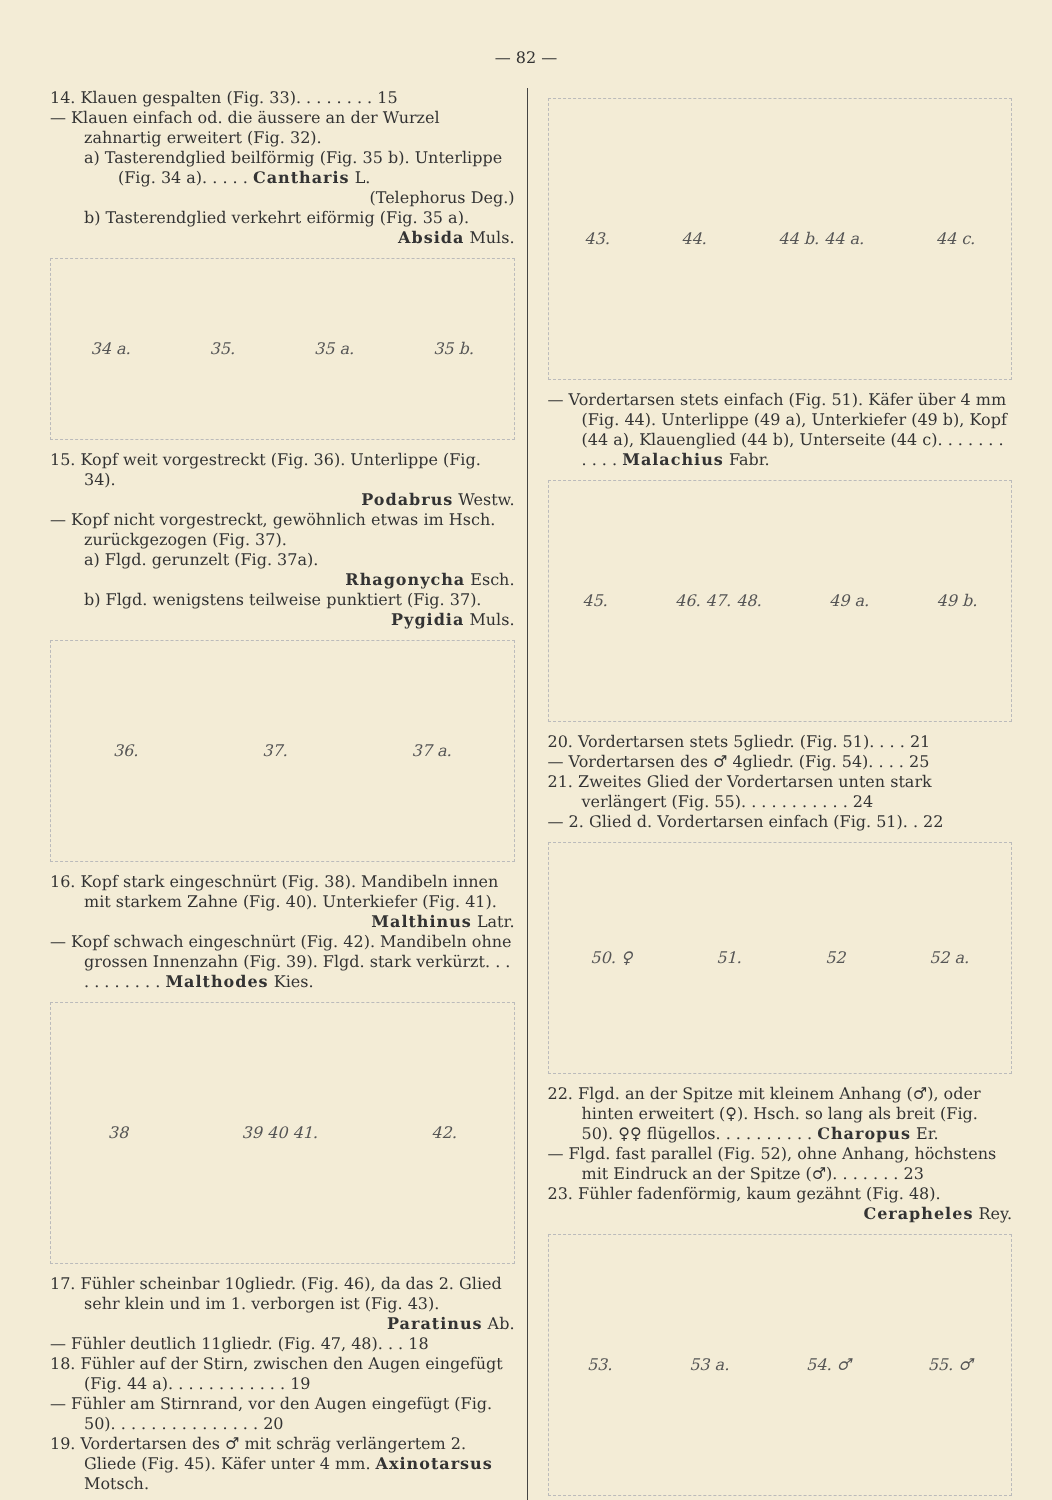— 82 —
14. Klauen gespalten (Fig. 33). . . . . . . . 15
— Klauen einfach od. die äussere an der Wurzel zahnartig erweitert (Fig. 32).
a) Tasterendglied beilförmig (Fig. 35 b). Unterlippe (Fig. 34 a). . . . . Cantharis L.
(Telephorus Deg.)
b) Tasterendglied verkehrt eiförmig (Fig. 35 a).
Absida Muls.
34 a. 35. 35 a. 35 b.
15. Kopf weit vorgestreckt (Fig. 36). Unterlippe (Fig. 34).
Podabrus Westw.
— Kopf nicht vorgestreckt, gewöhnlich etwas im Hsch. zurückgezogen (Fig. 37).
a) Flgd. gerunzelt (Fig. 37a).
Rhagonycha Esch.
b) Flgd. wenigstens teilweise punktiert (Fig. 37).
Pygidia Muls.
36. 37. 37 a.
16. Kopf stark eingeschnürt (Fig. 38). Mandibeln innen mit starkem Zahne (Fig. 40). Unterkiefer (Fig. 41).
Malthinus Latr.
— Kopf schwach eingeschnürt (Fig. 42). Mandibeln ohne grossen Innenzahn (Fig. 39). Flgd. stark verkürzt. . . . . . . . . . . Malthodes Kies.
38 39 40 41. 42.
17. Fühler scheinbar 10gliedr. (Fig. 46), da das 2. Glied sehr klein und im 1. verborgen ist (Fig. 43).
Paratinus Ab.
— Fühler deutlich 11gliedr. (Fig. 47, 48). . . 18
18. Fühler auf der Stirn, zwischen den Augen eingefügt (Fig. 44 a). . . . . . . . . . . . 19
— Fühler am Stirnrand, vor den Augen eingefügt (Fig. 50). . . . . . . . . . . . . . . 20
19. Vordertarsen des ♂ mit schräg verlängertem 2. Gliede (Fig. 45). Käfer unter 4 mm. Axinotarsus Motsch.
43. 44. 44 b. 44 a. 44 c.
— Vordertarsen stets einfach (Fig. 51). Käfer über 4 mm (Fig. 44). Unterlippe (49 a), Unterkiefer (49 b), Kopf (44 a), Klauenglied (44 b), Unterseite (44 c). . . . . . . . . . . Malachius Fabr.
45. 46. 47. 48. 49 a. 49 b.
20. Vordertarsen stets 5gliedr. (Fig. 51). . . . 21
— Vordertarsen des ♂ 4gliedr. (Fig. 54). . . . 25
21. Zweites Glied der Vordertarsen unten stark verlängert (Fig. 55). . . . . . . . . . . 24
— 2. Glied d. Vordertarsen einfach (Fig. 51). . 22
50. ♀ 51. 52 52 a.
22. Flgd. an der Spitze mit kleinem Anhang (♂), oder hinten erweitert (♀). Hsch. so lang als breit (Fig. 50). ♀♀ flügellos. . . . . . . . . . Charopus Er.
— Flgd. fast parallel (Fig. 52), ohne Anhang, höchstens mit Eindruck an der Spitze (♂). . . . . . . 23
23. Fühler fadenförmig, kaum gezähnt (Fig. 48).
Cerapheles Rey.
53. 53 a. 54. ♂ 55. ♂